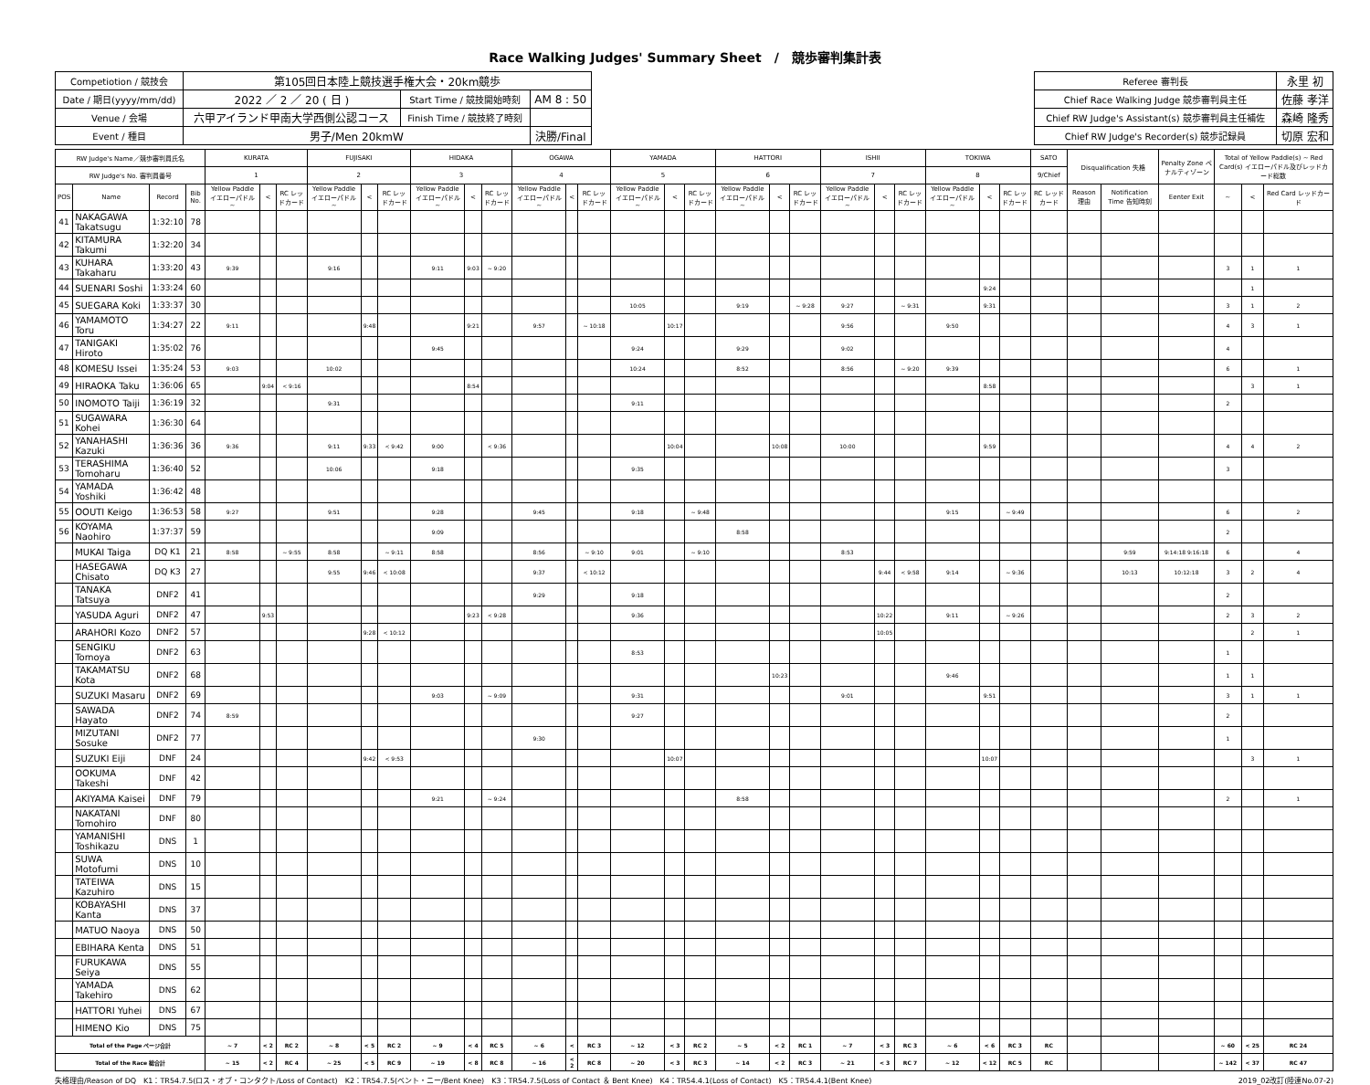Race Walking Judges' Summary Sheet　/　競歩審判集計表
| Competiotion / 競技会 | 第105回日本陸上競技選手権大会・20km競歩 | | | | Referee 審判長 | 永里 初 |
| Date / 期日(yyyy/mm/dd) | 2022 ／ 2 ／ 20 ( 日 ) | Start Time / 競技開始時刻 | AM 8 : 50 | | Chief Race Walking Judge 競歩審判員主任 | 佐藤 孝洋 |
| Venue / 会場 | 六甲アイランド甲南大学西側公認コース | Finish Time / 競技終了時刻 | | | Chief RW Judge's Assistant(s) 競歩審判員主任補佐 | 森崎 隆秀 |
| Event / 種目 | 男子/Men 20kmW | | 決勝/Final | | Chief RW Judge's Recorder(s) 競歩記録員 | 切原 宏和 |
| RW Judge's Name／競歩審判員氏名 | | | | KURATA | | | FUJISAKI | | | HIDAKA | | | OGAWA | | | YAMADA | | | HATTORI | | | ISHII | | | TOKIWA | | | SATO | Disqualification 失格 | | Penalty Zone ペナルティゾーン | Total of Yellow Paddle(s) ~ Red Card(s) イエローパドル及びレッドカード総数 | | |
| --- | --- | --- | --- | --- | --- | --- | --- | --- | --- | --- | --- | --- | --- | --- | --- | --- | --- | --- | --- | --- | --- | --- | --- | --- | --- | --- | --- | --- | --- | --- | --- | --- | --- | --- |
| RW Judge's No. 審判員番号 | | | | 1 | | | 2 | | | 3 | | | 4 | | | 5 | | | 6 | | | 7 | | | 8 | | | 9/Chief | | | | | | |
| POS | Name | Record | Bib No. | Yellow Paddle イエローパドル ~ | < | RC レッドカード | Yellow Paddle イエローパドル ~ | < | RC レッドカード | Yellow Paddle イエローパドル ~ | < | RC レッドカード | Yellow Paddle イエローパドル ~ | < | RC レッドカード | Yellow Paddle イエローパドル ~ | < | RC レッドカード | Yellow Paddle イエローパドル ~ | < | RC レッドカード | Yellow Paddle イエローパドル ~ | < | RC レッドカード | Yellow Paddle イエローパドル ~ | < | RC レッドカード | RC レッドカード | Reason 理由 | Notification Time 告知時刻 | Eenter Exit | ~ | < | Red Card レッドカード |
| 41 | NAKAGAWA Takatsugu | 1:32:10 | 78 | | | | | | | | | | | | | | | | | | | | | | | | | | | | | | | |
| 42 | KITAMURA Takumi | 1:32:20 | 34 | | | | | | | | | | | | | | | | | | | | | | | | | | | | | | | |
| 43 | KUHARA Takaharu | 1:33:20 | 43 | 9:39 | | | 9:16 | | | 9:11 | 9:03 | ~ 9:20 | | | | | | | | | | | | | | | | | | | | 3 | 1 | 1 |
| 44 | SUENARI Soshi | 1:33:24 | 60 | | | | | | | | | | | | | | | | | | | | | | | 9:24 | | | | | | | 1 | |
| 45 | SUEGARA Koki | 1:33:37 | 30 | | | | | | | | | | | | | 10:05 | | | 9:19 | | ~ 9:28 | 9:27 | | ~ 9:31 | | 9:31 | | | | | | 3 | 1 | 2 |
| 46 | YAMAMOTO Toru | 1:34:27 | 22 | 9:11 | | | | 9:48 | | | 9:21 | | 9:57 | | ~ 10:18 | | 10:17 | | | | | 9:56 | | | 9:50 | | | | | | | 4 | 3 | 1 |
| 47 | TANIGAKI Hiroto | 1:35:02 | 76 | | | | | | | 9:45 | | | | | | 9:24 | | | 9:29 | | | 9:02 | | | | | | | | | | 4 | | |
| 48 | KOMESU Issei | 1:35:24 | 53 | 9:03 | | | 10:02 | | | | | | | | | 10:24 | | | 8:52 | | | 8:56 | | ~ 9:20 | 9:39 | | | | | | | 6 | | 1 |
| 49 | HIRAOKA Taku | 1:36:06 | 65 | | 9:04 | < 9:16 | | | | | 8:54 | | | | | | | | | | | | | | | 8:58 | | | | | | | 3 | 1 |
| 50 | INOMOTO Taiji | 1:36:19 | 32 | | | | 9:31 | | | | | | | | | 9:11 | | | | | | | | | | | | | | | | 2 | | |
| 51 | SUGAWARA Kohei | 1:36:30 | 64 | | | | | | | | | | | | | | | | | | | | | | | | | | | | | | | |
| 52 | YANAHASHI Kazuki | 1:36:36 | 36 | 9:36 | | | 9:11 | 9:33 | < 9:42 | 9:00 | | < 9:36 | | | | | 10:04 | | | 10:08 | | 10:00 | | | | 9:59 | | | | | | 4 | 4 | 2 |
| 53 | TERASHIMA Tomoharu | 1:36:40 | 52 | | | | 10:06 | | | 9:18 | | | | | | 9:35 | | | | | | | | | | | | | | | | 3 | | |
| 54 | YAMADA Yoshiki | 1:36:42 | 48 | | | | | | | | | | | | | | | | | | | | | | | | | | | | | | | |
| 55 | OOUTI Keigo | 1:36:53 | 58 | 9:27 | | | 9:51 | | | 9:28 | | | 9:45 | | | 9:18 | | ~ 9:48 | | | | | | | 9:15 | | ~ 9:49 | | | | | 6 | | 2 |
| 56 | KOYAMA Naohiro | 1:37:37 | 59 | | | | | | | 9:09 | | | | | | | | | 8:58 | | | | | | | | | | | | | 2 | | |
| | MUKAI Taiga | DQ K1 | 21 | 8:58 | | ~ 9:55 | 8:58 | | ~ 9:11 | 8:58 | | | 8:56 | | ~ 9:10 | 9:01 | | ~ 9:10 | | | | 8:53 | | | | | | | | 9:59 | 9:14:18 9:16:18 | 6 | | 4 |
| | HASEGAWA Chisato | DQ K3 | 27 | | | | 9:55 | 9:46 | < 10:08 | | | | 9:37 | | < 10:12 | | | | | | | | 9:44 | < 9:58 | 9:14 | | ~ 9:36 | | | 10:13 | 10:12:18 | 3 | 2 | 4 |
| | TANAKA Tatsuya | DNF2 | 41 | | | | | | | | | | 9:29 | | | 9:18 | | | | | | | | | | | | | | | | 2 | | |
| | YASUDA Aguri | DNF2 | 47 | | 9:53 | | | | | | 9:23 | < 9:28 | | | | 9:36 | | | | | | | 10:22 | | 9:11 | | ~ 9:26 | | | | | 2 | 3 | 2 |
| | ARAHORI Kozo | DNF2 | 57 | | | | | 9:28 | < 10:12 | | | | | | | | | | | | | | 10:05 | | | | | | | | | | 2 | 1 |
| | SENGIKU Tomoya | DNF2 | 63 | | | | | | | | | | | | | 8:53 | | | | | | | | | | | | | | | | 1 | | |
| | TAKAMATSU Kota | DNF2 | 68 | | | | | | | | | | | | | | | | | 10:23 | | | | | 9:46 | | | | | | | 1 | 1 | |
| | SUZUKI Masaru | DNF2 | 69 | | | | | | | 9:03 | | ~ 9:09 | | | | 9:31 | | | | | | 9:01 | | | | 9:51 | | | | | | 3 | 1 | 1 |
| | SAWADA Hayato | DNF2 | 74 | 8:59 | | | | | | | | | | | | 9:27 | | | | | | | | | | | | | | | | 2 | | |
| | MIZUTANI Sosuke | DNF2 | 77 | | | | | | | | | | 9:30 | | | | | | | | | | | | | | | | | | | 1 | | |
| | SUZUKI Eiji | DNF | 24 | | | | | 9:42 | < 9:53 | | | | | | | | 10:07 | | | | | | | | | 10:07 | | | | | | | 3 | 1 |
| | OOKUMA Takeshi | DNF | 42 | | | | | | | | | | | | | | | | | | | | | | | | | | | | | | | |
| | AKIYAMA Kaisei | DNF | 79 | | | | | | | 9:21 | | ~ 9:24 | | | | | | | 8:58 | | | | | | | | | | | | | 2 | | 1 |
| | NAKATANI Tomohiro | DNF | 80 | | | | | | | | | | | | | | | | | | | | | | | | | | | | | | | |
| | YAMANISHI Toshikazu | DNS | 1 | | | | | | | | | | | | | | | | | | | | | | | | | | | | | | | |
| | SUWA Motofumi | DNS | 10 | | | | | | | | | | | | | | | | | | | | | | | | | | | | | | | |
| | TATEIWA Kazuhiro | DNS | 15 | | | | | | | | | | | | | | | | | | | | | | | | | | | | | | | |
| | KOBAYASHI Kanta | DNS | 37 | | | | | | | | | | | | | | | | | | | | | | | | | | | | | | | |
| | MATUO Naoya | DNS | 50 | | | | | | | | | | | | | | | | | | | | | | | | | | | | | | | |
| | EBIHARA Kenta | DNS | 51 | | | | | | | | | | | | | | | | | | | | | | | | | | | | | | | |
| | FURUKAWA Seiya | DNS | 55 | | | | | | | | | | | | | | | | | | | | | | | | | | | | | | | |
| | YAMADA Takehiro | DNS | 62 | | | | | | | | | | | | | | | | | | | | | | | | | | | | | | | |
| | HATTORI Yuhei | DNS | 67 | | | | | | | | | | | | | | | | | | | | | | | | | | | | | | | |
| | HIMENO Kio | DNS | 75 | | | | | | | | | | | | | | | | | | | | | | | | | | | | | | | |
| Total of the Page ページ合計 | | | | ~ 7 | < 2 | RC 2 | ~ 8 | < 5 | RC 2 | ~ 9 | < 4 | RC 5 | ~ 6 | < | RC 3 | ~ 12 | < 3 | RC 2 | ~ 5 | < 2 | RC 1 | ~ 7 | < 3 | RC 3 | ~ 6 | < 6 | RC 3 | RC | | | | ~ 60 | < 25 | RC 24 |
| Total of the Race 総合計 | | | | ~ 15 | < 2 | RC 4 | ~ 25 | < 5 | RC 9 | ~ 19 | < 8 | RC 8 | ~ 16 | < 2 | RC 8 | ~ 20 | < 3 | RC 3 | ~ 14 | < 2 | RC 3 | ~ 21 | < 3 | RC 7 | ~ 12 | < 12 | RC 5 | RC | | | | ~ 142 | < 37 | RC 47 |
失格理由/Reason of DQ　K1：TR54.7.5(ロス・オブ・コンタクト/Loss of Contact)　K2：TR54.7.5(ベント・ニー/Bent Knee)　K3：TR54.7.5(Loss of Contact ＆ Bent Knee)　K4：TR54.4.1(Loss of Contact)　K5：TR54.4.1(Bent Knee) 2019_02改訂(陸連No.07-2)